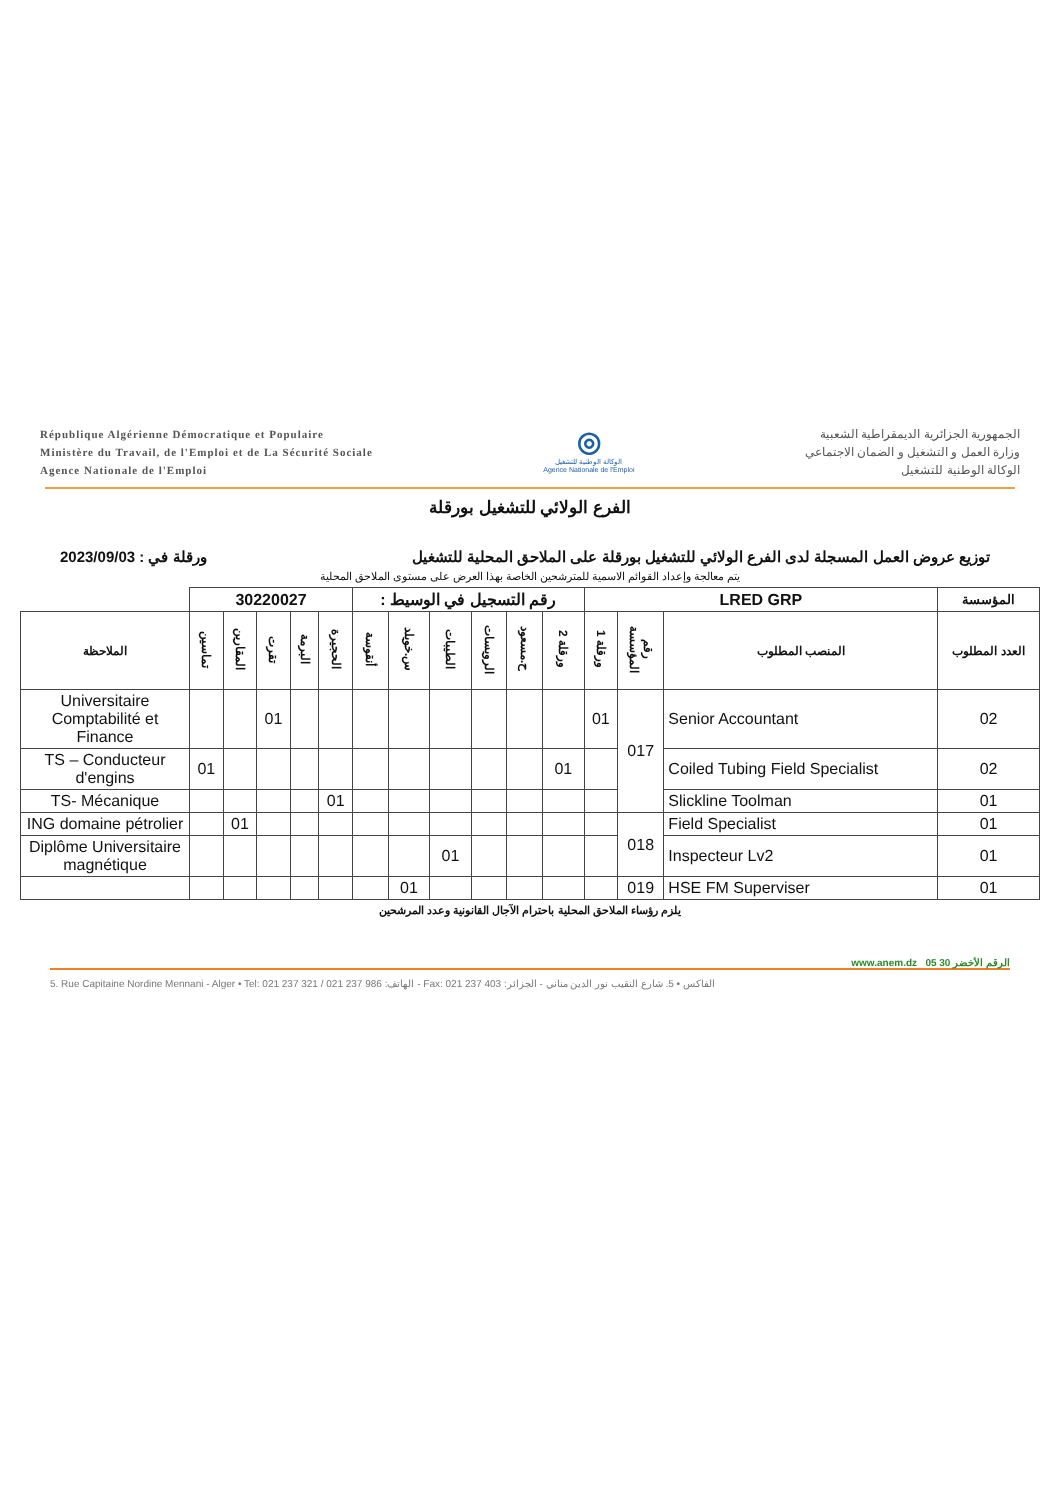République Algérienne Démocratique et Populaire
Ministère du Travail, de l'Emploi et de La Sécurité Sociale
Agence Nationale de l'Emploi
◎
الوكالة الوطنية للتشغيل
Agence Nationale de l'Emploi
الجمهورية الجزائرية الديمقراطية الشعبية
وزارة العمل و التشغيل و الضمان الاجتماعي
الوكالة الوطنية للتشغيل
الفرع الولائي للتشغيل بورقلة
توزيع عروض العمل المسجلة لدى الفرع الولائي للتشغيل بورقلة على الملاحق المحلية للتشغيل ورقلة في : 2023/09/03
يتم معالجة وإعداد القوائم الاسمية للمترشحين الخاصة بهذا العرض على مستوى الملاحق المحلية
| المؤسسة | LRED GRP | | | رقم التسجيل في الوسيط : | | | | | | 30220027 | | | | | |
| العدد المطلوب | المنصب المطلوب | رقم المؤسسة | ورقلة 1 | ورقلة 2 | ح.مسعود | الرويسات | الطيبات | س.خويلد | أنقوسة | الحجيرة | البرمة | تقرت | المقارين | تماسين | الملاحظة |
| 02 | Senior Accountant | 017 | 01 | | | | | | | | | 01 | | | Universitaire Comptabilité et Finance |
| 02 | Coiled Tubing Field Specialist | | | 01 | | | | | | | | | | 01 | TS – Conducteur d'engins |
| 01 | Slickline Toolman | | | | | | | | | 01 | | | | | TS- Mécanique |
| 01 | Field Specialist | 018 | | | | | | | | | | | 01 | | ING domaine pétrolier |
| 01 | Inspecteur Lv2 | | | | | | 01 | | | | | | | | Diplôme Universitaire magnétique |
| 01 | HSE FM Superviser | 019 | | | | | | 01 | | | | | | | |
يلزم رؤساء الملاحق المحلية باحترام الآجال القانونية وعدد المرشحين
www.anem.dz الرقم الأخضر 30 05
5. Rue Capitaine Nordine Mennani - Alger • Tel: 021 237 321 / 021 237 986 :الهاتف - Fax: 021 237 403 :الفاكس • 5. شارع النقيب نور الدين مناني - الجزائر